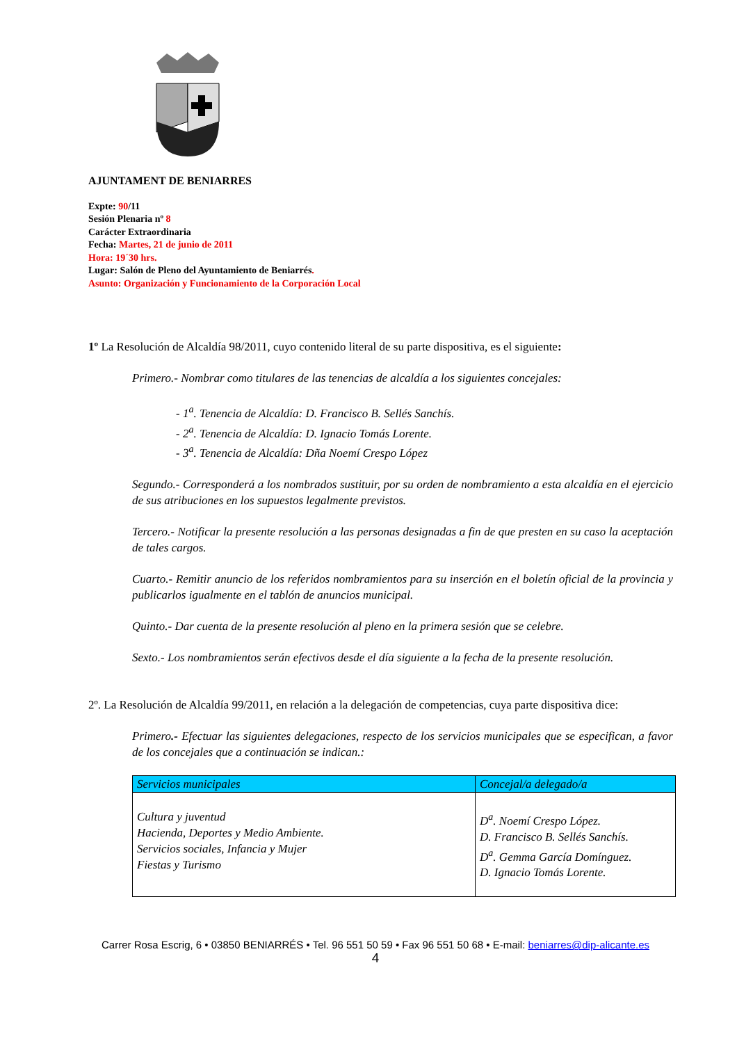AJUNTAMENT DE BENIARRES
Expte: 90/11
Sesión Plenaria nº 8
Carácter Extraordinaria
Fecha: Martes, 21 de junio de 2011
Hora: 19´30 hrs.
Lugar: Salón de Pleno del Ayuntamiento de Beniarrés.
Asunto: Organización y Funcionamiento de la Corporación Local
1º La Resolución de Alcaldía 98/2011, cuyo contenido literal de su parte dispositiva, es el siguiente:
Primero.- Nombrar como titulares de las tenencias de alcaldía a los siguientes concejales:
- 1<sup>a</sup>. Tenencia de Alcaldía: D. Francisco B. Sellés Sanchís.
- 2<sup>a</sup>. Tenencia de Alcaldía: D. Ignacio Tomás Lorente.
- 3<sup>a</sup>. Tenencia de Alcaldía: Dña Noemí Crespo López
Segundo.- Corresponderá a los nombrados sustituir, por su orden de nombramiento a esta alcaldía en el ejercicio de sus atribuciones en los supuestos legalmente previstos.
Tercero.- Notificar la presente resolución a las personas designadas a fin de que presten en su caso la aceptación de tales cargos.
Cuarto.- Remitir anuncio de los referidos nombramientos para su inserción en el boletín oficial de la provincia y publicarlos igualmente en el tablón de anuncios municipal.
Quinto.- Dar cuenta de la presente resolución al pleno en la primera sesión que se celebre.
Sexto.- Los nombramientos serán efectivos desde el día siguiente a la fecha de la presente resolución.
2º. La Resolución de Alcaldía 99/2011, en relación a la delegación de competencias, cuya parte dispositiva dice:
Primero.- Efectuar las siguientes delegaciones, respecto de los servicios municipales que se especifican, a favor de los concejales que a continuación se indican.:
| Servicios municipales | Concejal/a delegado/a |
| --- | --- |
| Cultura y juventud Hacienda, Deportes y Medio Ambiente. Servicios sociales, Infancia y Mujer Fiestas y Turismo | D<sup>a</sup>. Noemí Crespo López. D. Francisco B. Sellés Sanchís. D<sup>a</sup>. Gemma García Domínguez. D. Ignacio Tomás Lorente. |
Carrer Rosa Escrig, 6 • 03850 BENIARRÉS • Tel. 96 551 50 59 • Fax 96 551 50 68 • E-mail: beniarres@dip-alicante.es
4